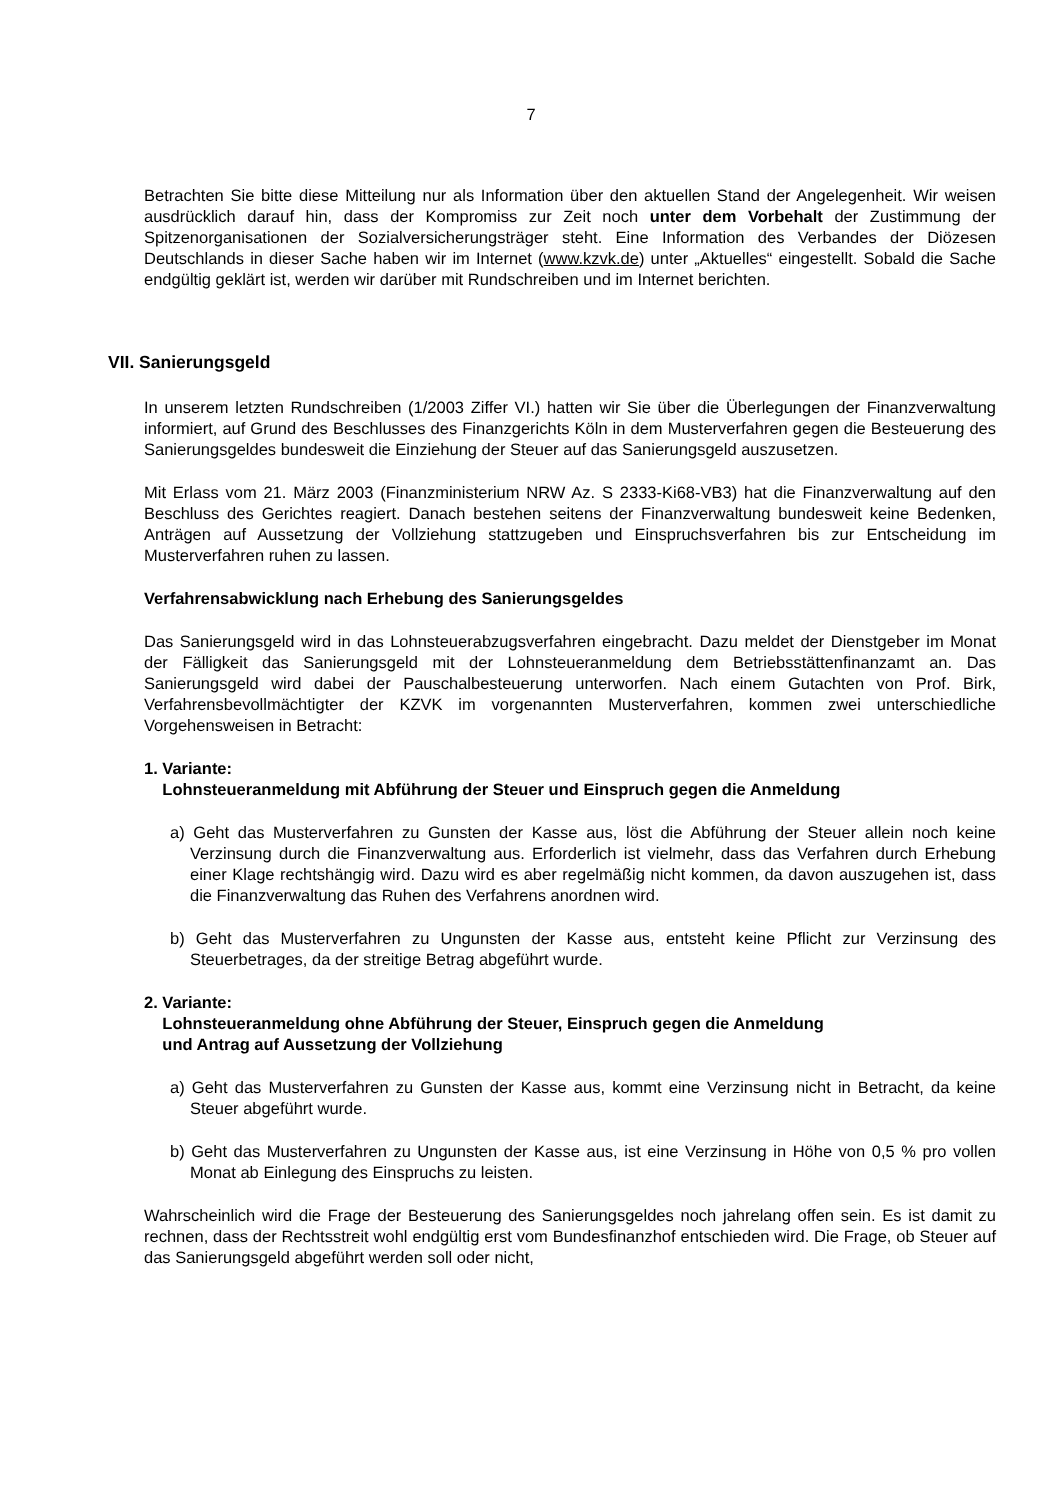7
Betrachten Sie bitte diese Mitteilung nur als Information über den aktuellen Stand der Angelegenheit. Wir weisen ausdrücklich darauf hin, dass der Kompromiss zur Zeit noch unter dem Vorbehalt der Zustimmung der Spitzenorganisationen der Sozialversicherungsträger steht. Eine Information des Verbandes der Diözesen Deutschlands in dieser Sache haben wir im Internet (www.kzvk.de) unter „Aktuelles“ eingestellt. Sobald die Sache endgültig geklärt ist, werden wir darüber mit Rundschreiben und im Internet berichten.
VII. Sanierungsgeld
In unserem letzten Rundschreiben (1/2003 Ziffer VI.) hatten wir Sie über die Überlegungen der Finanzverwaltung informiert, auf Grund des Beschlusses des Finanzgerichts Köln in dem Musterverfahren gegen die Besteuerung des Sanierungsgeldes bundesweit die Einziehung der Steuer auf das Sanierungsgeld auszusetzen.
Mit Erlass vom 21. März 2003 (Finanzministerium NRW Az. S 2333-Ki68-VB3) hat die Finanzverwaltung auf den Beschluss des Gerichtes reagiert. Danach bestehen seitens der Finanzverwaltung bundesweit keine Bedenken, Anträgen auf Aussetzung der Vollziehung stattzugeben und Einspruchsverfahren bis zur Entscheidung im Musterverfahren ruhen zu lassen.
Verfahrensabwicklung nach Erhebung des Sanierungsgeldes
Das Sanierungsgeld wird in das Lohnsteuerabzugsverfahren eingebracht. Dazu meldet der Dienstgeber im Monat der Fälligkeit das Sanierungsgeld mit der Lohnsteueranmeldung dem Betriebsstättenfinanzamt an. Das Sanierungsgeld wird dabei der Pauschalbesteuerung unterworfen. Nach einem Gutachten von Prof. Birk, Verfahrensbevollmächtigter der KZVK im vorgenannten Musterverfahren, kommen zwei unterschiedliche Vorgehensweisen in Betracht:
1. Variante:
Lohnsteueranmeldung mit Abführung der Steuer und Einspruch gegen die Anmeldung
a) Geht das Musterverfahren zu Gunsten der Kasse aus, löst die Abführung der Steuer allein noch keine Verzinsung durch die Finanzverwaltung aus. Erforderlich ist vielmehr, dass das Verfahren durch Erhebung einer Klage rechtshängig wird. Dazu wird es aber regelmäßig nicht kommen, da davon auszugehen ist, dass die Finanzverwaltung das Ruhen des Verfahrens anordnen wird.
b) Geht das Musterverfahren zu Ungunsten der Kasse aus, entsteht keine Pflicht zur Verzinsung des Steuerbetrages, da der streitige Betrag abgeführt wurde.
2. Variante:
Lohnsteueranmeldung ohne Abführung der Steuer, Einspruch gegen die Anmeldung
und Antrag auf Aussetzung der Vollziehung
a) Geht das Musterverfahren zu Gunsten der Kasse aus, kommt eine Verzinsung nicht in Betracht, da keine Steuer abgeführt wurde.
b) Geht das Musterverfahren zu Ungunsten der Kasse aus, ist eine Verzinsung in Höhe von 0,5 % pro vollen Monat ab Einlegung des Einspruchs zu leisten.
Wahrscheinlich wird die Frage der Besteuerung des Sanierungsgeldes noch jahrelang offen sein. Es ist damit zu rechnen, dass der Rechtsstreit wohl endgültig erst vom Bundesfinanzhof entschieden wird. Die Frage, ob Steuer auf das Sanierungsgeld abgeführt werden soll oder nicht,